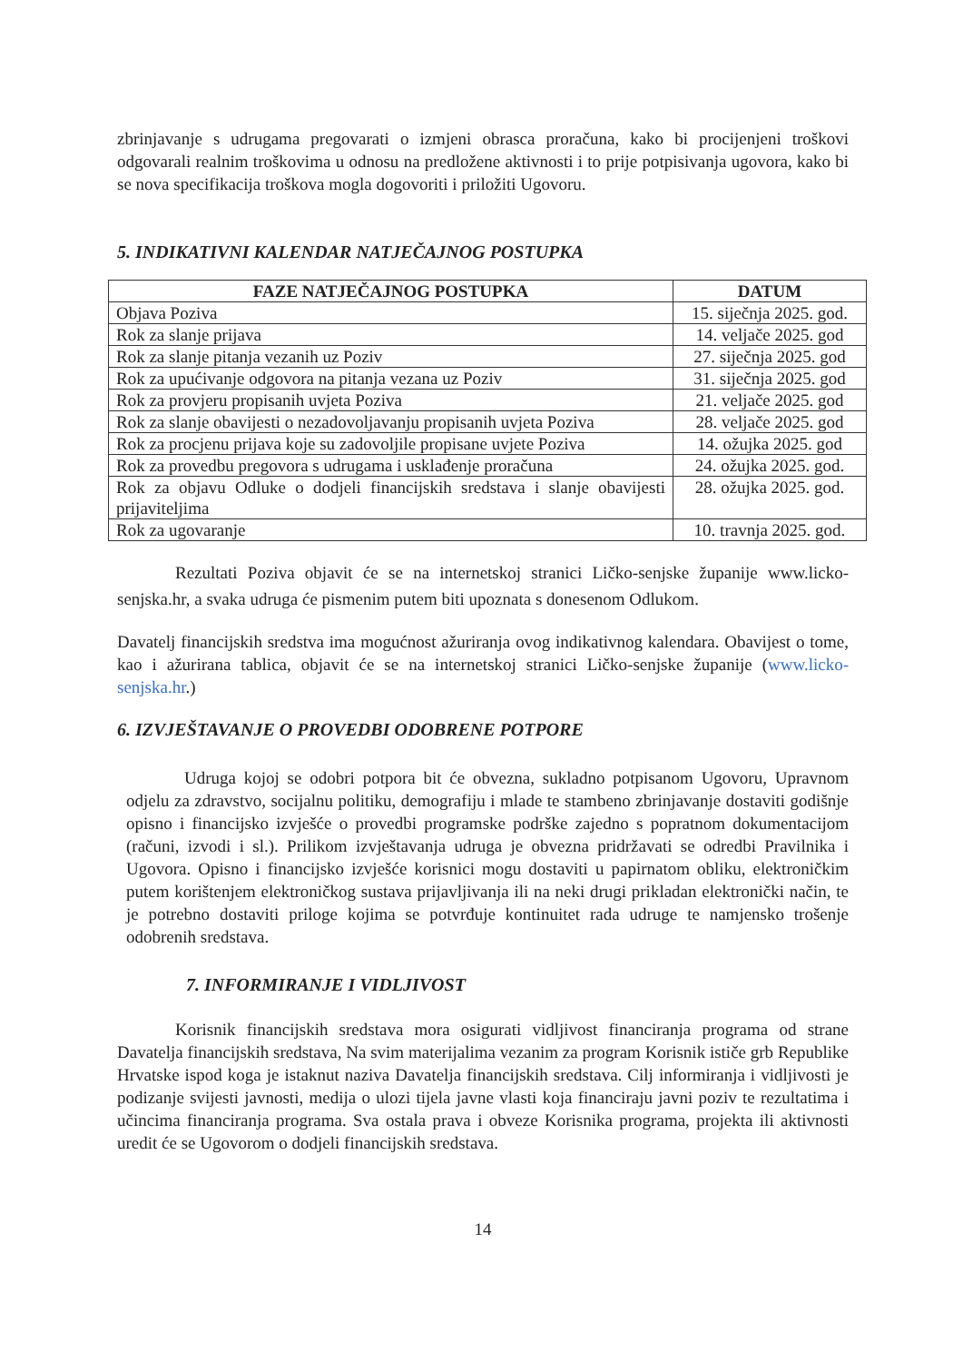zbrinjavanje s udrugama pregovarati o izmjeni obrasca proračuna, kako bi procijenjeni troškovi odgovarali realnim troškovima u odnosu na predložene aktivnosti i to prije potpisivanja ugovora, kako bi se nova specifikacija troškova mogla dogovoriti i priložiti Ugovoru.
5. INDIKATIVNI KALENDAR NATJEČAJNOG POSTUPKA
| FAZE NATJEČAJNOG POSTUPKA | DATUM |
| --- | --- |
| Objava Poziva | 15. siječnja 2025. god. |
| Rok za slanje prijava | 14. veljače 2025. god |
| Rok za slanje pitanja vezanih uz Poziv | 27. siječnja 2025. god |
| Rok za upućivanje odgovora na pitanja vezana uz Poziv | 31. siječnja 2025. god |
| Rok za provjeru propisanih uvjeta Poziva | 21. veljače 2025. god |
| Rok za slanje obavijesti o nezadovoljavanju propisanih uvjeta Poziva | 28. veljače 2025. god |
| Rok za procjenu prijava koje su zadovoljile propisane uvjete Poziva | 14. ožujka 2025. god |
| Rok za provedbu pregovora s udrugama i usklađenje proračuna | 24. ožujka 2025. god. |
| Rok za objavu Odluke o dodjeli financijskih sredstava i slanje obavijesti prijaviteljima | 28. ožujka 2025. god. |
| Rok za ugovaranje | 10. travnja 2025. god. |
Rezultati Poziva objavit će se na internetskoj stranici Ličko-senjske županije www.licko-senjska.hr, a svaka udruga će pismenim putem biti upoznata s donesenom Odlukom.
Davatelj financijskih sredstva ima mogućnost ažuriranja ovog indikativnog kalendara. Obavijest o tome, kao i ažurirana tablica, objavit će se na internetskoj stranici Ličko-senjske županije (www.licko-senjska.hr.)
6. IZVJEŠTAVANJE O PROVEDBI ODOBRENE POTPORE
Udruga kojoj se odobri potpora bit će obvezna, sukladno potpisanom Ugovoru, Upravnom odjelu za zdravstvo, socijalnu politiku, demografiju i mlade te stambeno zbrinjavanje dostaviti godišnje opisno i financijsko izvješće o provedbi programske podrške zajedno s popratnom dokumentacijom (računi, izvodi i sl.). Prilikom izvještavanja udruga je obvezna pridržavati se odredbi Pravilnika i Ugovora. Opisno i financijsko izvješće korisnici mogu dostaviti u papirnatom obliku, elektroničkim putem korištenjem elektroničkog sustava prijavljivanja ili na neki drugi prikladan elektronički način, te je potrebno dostaviti priloge kojima se potvrđuje kontinuitet rada udruge te namjensko trošenje odobrenih sredstava.
7. INFORMIRANJE I VIDLJIVOST
Korisnik financijskih sredstava mora osigurati vidljivost financiranja programa od strane Davatelja financijskih sredstava, Na svim materijalima vezanim za program Korisnik ističe grb Republike Hrvatske ispod koga je istaknut naziva Davatelja financijskih sredstava. Cilj informiranja i vidljivosti je podizanje svijesti javnosti, medija o ulozi tijela javne vlasti koja financiraju javni poziv te rezultatima i učincima financiranja programa. Sva ostala prava i obveze Korisnika programa, projekta ili aktivnosti uredit će se Ugovorom o dodjeli financijskih sredstava.
14